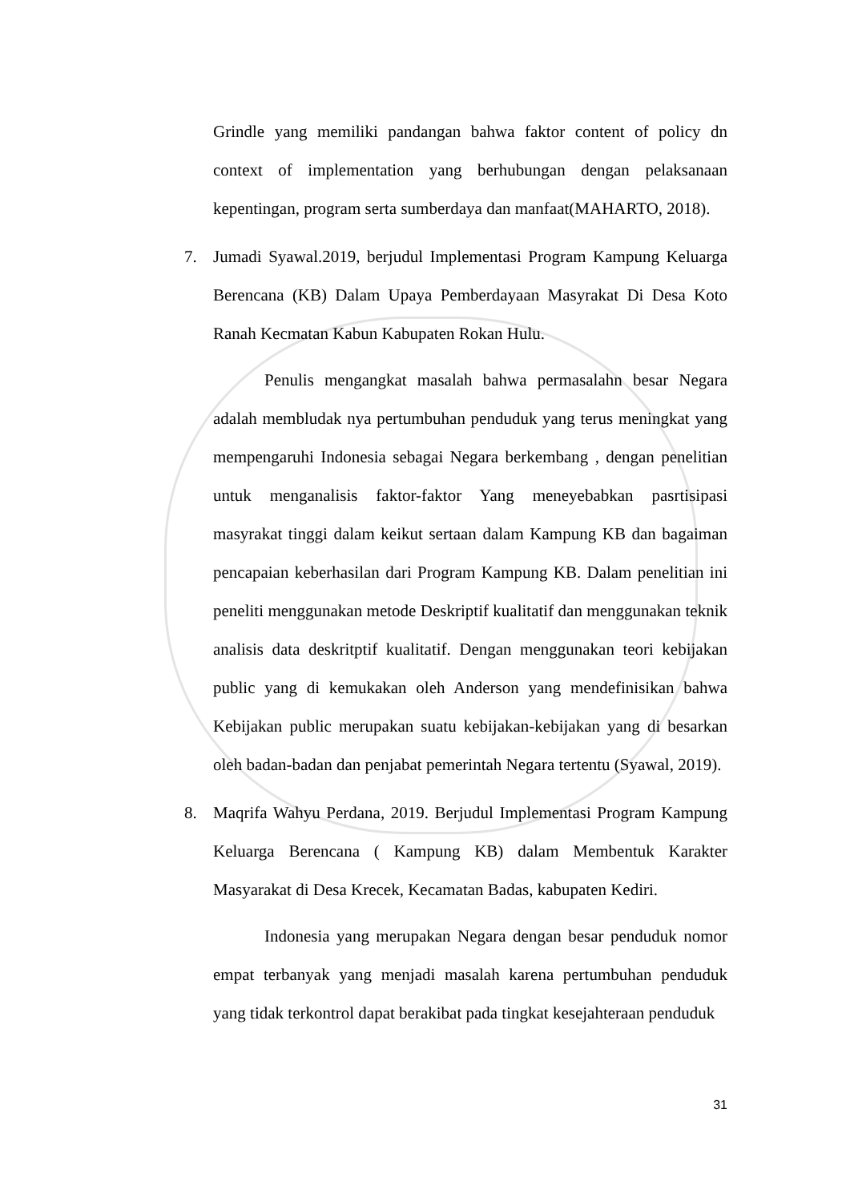Grindle yang memiliki pandangan bahwa faktor content of policy dn context of implementation yang berhubungan dengan pelaksanaan kepentingan, program serta sumberdaya dan manfaat(MAHARTO, 2018).
7. Jumadi Syawal.2019, berjudul Implementasi Program Kampung Keluarga Berencana (KB) Dalam Upaya Pemberdayaan Masyrakat Di Desa Koto Ranah Kecmatan Kabun Kabupaten Rokan Hulu.
Penulis mengangkat masalah bahwa permasalahn besar Negara adalah membludak nya pertumbuhan penduduk yang terus meningkat yang mempengaruhi Indonesia sebagai Negara berkembang , dengan penelitian untuk menganalisis faktor-faktor Yang meneyebabkan pasrtisipasi masyrakat tinggi dalam keikut sertaan dalam Kampung KB dan bagaiman pencapaian keberhasilan dari Program Kampung KB. Dalam penelitian ini peneliti menggunakan metode Deskriptif kualitatif dan menggunakan teknik analisis data deskritptif kualitatif. Dengan menggunakan teori kebijakan public yang di kemukakan oleh Anderson yang mendefinisikan bahwa Kebijakan public merupakan suatu kebijakan-kebijakan yang di besarkan oleh badan-badan dan penjabat pemerintah Negara tertentu (Syawal, 2019).
8. Maqrifa Wahyu Perdana, 2019. Berjudul Implementasi Program Kampung Keluarga Berencana ( Kampung KB) dalam Membentuk Karakter Masyarakat di Desa Krecek, Kecamatan Badas, kabupaten Kediri.
Indonesia yang merupakan Negara dengan besar penduduk nomor empat terbanyak yang menjadi masalah karena pertumbuhan penduduk yang tidak terkontrol dapat berakibat pada tingkat kesejahteraan penduduk
31